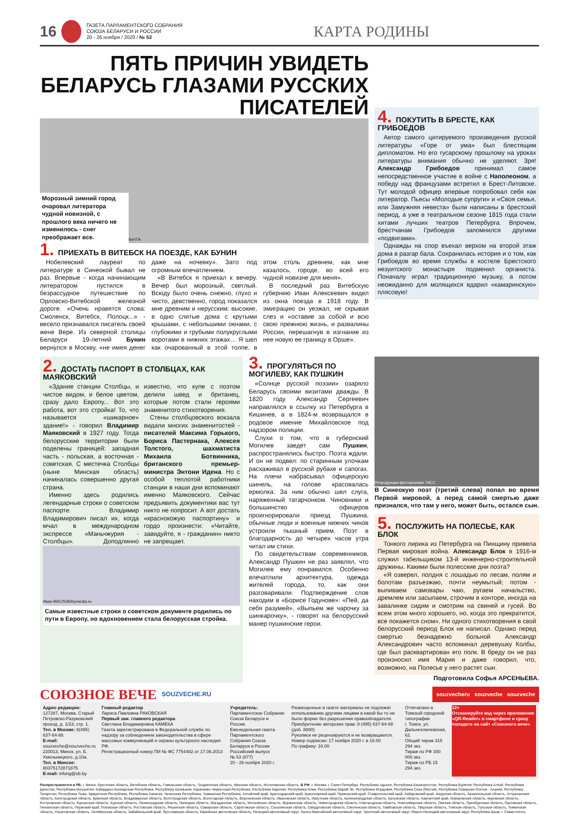16
ГАЗЕТА ПАРЛАМЕНТСКОГО СОБРАНИЯ
СОЮЗА БЕЛАРУСИ И РОССИИ
20 - 26 ноября / 2020 / № 53
КАРТА РОДИНЫ
ПЯТЬ ПРИЧИН УВИДЕТЬ БЕЛАРУСЬ ГЛАЗАМИ РУССКИХ ПИСАТЕЛЕЙ
Морозный зимний город очаровал литератора чудной новизной, с прошлого века ничего не изменилось - снег преображает все.
БелТА
1. ПРИЕХАТЬ В ВИТЕБСК НА ПОЕЗДЕ, КАК БУНИН
Нобелевский лауреат по литературе в Синеокой бывал не раз. Впервые - когда начинающим литератором пустился в безрассудное путешествие по Орловско-Витебской железной дороге. «Очень нравятся слова: Смоленск, Витебск, Полоцк...» - весело признавался писатель своей жене Вере. Из северной столицы Беларуси 19-летний Бунин вернулся в Москву, «не имея денег даже на ночевку». Зато под огромным впечатлением.
«В Витебск я приехал к вечеру. Вечер был морозный, светлый. Всюду было очень снежно, глухо и чисто, девственно, город показался мне древним и нерусским: высокие, в одно слитые дома с крутыми крышами, с небольшими окнами, с глубокими и грубыми полукруглыми воротами в нижних этажах… Я шел как очарованный в этой толпе, в этом столь древнем, как мне казалось, городе, во всей его чудной новизне для меня».
В последний раз Витебскую губернию Иван Алексеевич видел из окна поезда в 1918 году. В эмиграцию он уезжал, не скрывая слез и «оставив за собой и всю свою прежнюю жизнь, и развалины России, перешагнув в изгнание из нее новую ее границу в Орше».
4. ПОКУТИТЬ В БРЕСТЕ, КАК ГРИБОЕДОВ
Автор самого цитируемого произведения русской литературы «Горе от ума» был блестящим дипломатом. Но его гусарскому прошлому на уроках литературы внимания обычно не уделяют. Зря! Александр Грибоедов принимал самое непосредственное участие в войне с Наполеоном, а победу над французами встретил в Брест-Литовске. Тут молодой офицер впервые попробовал себя как литератор. Пьесы «Молодые супруги» и «Своя семья, или Замужняя невеста» были написаны в брестский период, а уже в театральном сезоне 1815 года стали хитами лучших театров Петербурга. Впрочем, брестчанам Грибоедов запомнился другими «подвигами».
Однажды на спор въехал верхом на второй этаж дома в разгар бала. Сохранилась история и о том, как Грибоедов во время службы в костеле Брестского иезуитского монастыря подменил органиста. Поначалу играл традиционную музыку, а потом неожиданно для молящихся вдарил «камаринскую» плясовую!
2. ДОСТАТЬ ПАСПОРТ В СТОЛБЦАХ, КАК МАЯКОВСКИЙ
«Здание станции Столбцы, и чистое видом, и белое цветом, сразу дало Европу... Вот это работа, вот это стройка! То, что называется «шикарное» здание!» - говорил Владимир Маяковский в 1927 году. Тогда белорусские территории были поделены границей: западная часть - польская, а восточная - советская. С местечка Столбцы (ныне Минская область) начиналась совершенно другая страна.
Именно здесь родились легендарные строки о советском паспорте. Владимир Владимирович писал их, когда мчал в международном экспрессе «Маньчжурия - Столбцы». Доподлинно известно, что купе с поэтом делили швед и британец, которые потом стали героями знаменитого стихотворения.
Стены столбцовского вокзала видали многих знаменитостей - писателей Максима Горького, Бориса Пастернака, Алексея Толстого, шахматиста Михаила Ботвинника, британского премьер-министра Энтони Идена. Но с особой теплотой работники станции в наши дни вспоминают именно Маяковского. Сейчас предъявить документики вас тут никто не попросит. А вот достать «краснокожую паспортину» и гордо произнести: «Читайте, завидуйте, я - гражданин» никто не запрещает.
Иван ВИСЛОВ/Kpmedia.ru
Самые известные строки о советском документе родились по пути в Европу, но вдохновением стала белорусская стройка.
3. ПРОГУЛЯТЬСЯ ПО МОГИЛЕВУ, КАК ПУШКИН
«Солнце русской поэзии» озаряло Беларусь своими визитами дважды. В 1820 году Александр Сергеевич направлялся в ссылку из Петербурга в Кишинев, а в 1824-м возвращался в родовое имение Михайловское под надзором полиции.
Слухи о том, что в губернский Могилев заедет сам Пушкин, распространялись быстро. Поэта ждали. И он не подвел: по старинным улочкам расхаживал в русской рубахе и сапогах. На плечи набрасывал офицерскую шинель, на голове красовалась ермолка. За ним обычно шел слуга, наряженный татарчонком. Чиновники и большинство офицеров проигнорировали приезд Пушкина, обычные люди и военные нижних чинов устроили пышный прием. Поэт в благодарность до четырех часов утра читал им стихи.
По свидетельствам современников, Александр Пушкин не раз заявлял, что Могилев ему понравился. Особенно впечатлили архитектура, одежда жителей города, то, как они разговаривали. Подтверждение слов находим в «Борисе Годунове»: «Пей, да себя разумей», «Выпьем же чарочку за шинкарочку», - говорят на белорусский манер пушкинские герои.
Репродукция фотохроники ТАСС
В Синеокую поэт (третий слева) попал во время Первой мировой, а перед самой смертью даже признался, что там у него, может быть, остался сын.
5. ПОСЛУЖИТЬ НА ПОЛЕСЬЕ, КАК БЛОК
Тонкого лирика из Петербурга на Пинщину привела Первая мировая война. Александр Блок в 1916-м служил табельщиком 13-й инженерно-строительной дружины. Какими были полесские дни поэта?
«Я озверел, полдня с лошадью по лесам, полям и болотам разъезжаю, почти неумытый; потом - выпиваем самовары чаю, ругаем начальство, дремлем или засыпаем, строчим в конторе, иногда на завалинке сидим и смотрим на свиней и гусей. Во всем этом много хорошего, но, когда это прекратится, все покажется сном». Ни одного стихотворения в свой белорусский период Блок не написал. Однако перед смертью безнадежно больной Александр Александрович часто вспоминал деревушку Колбы, где был расквартирован его полк. В бреду он не раз произносил имя Мария и даже говорил, что, возможно, на Полесье у него растет сын.
Подготовила Софья АРСЕНЬЕВА.
СОЮЗНОЕ ВЕЧЕ SOUZVECHE.RU
souzvecheru souzveche souzveche
Адрес редакции:
127287, Москва, Старый Петровско-Разумовский проезд, д. 1/23, стр. 1.
Тел. в Москве: 8(495) 637-64-88.
E-mail: souzveche@souzveche.ru
220013, Минск, ул. Б. Хмельницкого, д.10а.
Тел. в Минске: 80375172871875
E-mail: infong@sb.by
Главный редактор
Лариса Павловна РАКОВСКАЯ
Первый зам. главного редактора
Светлана Владимировна КАМЕКА
Газета зарегистрирована в Федеральной службе по надзору за соблюдением законодательства в сфере массовых коммуникаций и охраны культурного наследия РФ.
Регистрационный номер ПИ № ФС 7754482 от 17.06.2013
Учредитель:
Парламентское Собрание Союза Беларуси и России.
Еженедельная газета Парламентского Собрания Союза Беларуси и России
Российский выпуск
№ 53 (877)
20 - 26 ноября 2020 г.
Размещенные в газете материалы не подлежат использованию другими лицами в какой бы то ни было форме без разрешения правообладателя.
Приобретение авторских прав: 8 (495) 637-64-88 (доб. 8800)
Рукописи не рецензируются и не возвращаются.
Номер подписан: 17 ноября 2020 г. в 16.00
По графику: 16.00
Отпечатано в Томской городской типографии
г. Томск, ул. Дальнеключевская, 62.
Общий тираж 315 294 экз.
Тираж по РФ 300 000 экз.
Тираж по РБ 15 294 экз.
12+
Отсканируйте код через приложение «QR-Reader» в смартфоне и сразу попадете на сайт «Союзного вече»
Распространяется в РБ: г. Минск, Брестская область, Витебская область, Гомельская область, Гродненская область, Минская область, Могилевская область. В РФ: г. Москва, г. Санкт-Петербург, Республика Адыгея, Республика Башкортостан, Республика Бурятия, Республика Алтай, Республика Дагестан, Республика Ингушетия, Кабардино-Балкарская Республика, Республика Калмыкия, Карачаево-Черкесская Республика, Республика Карелия, Республика Коми, Республика Марий Эл, Республика Мордовия, Республика Саха (Якутия), Республика Северная Осетия - Алания, Республика Татарстан, Республика Тыва, Удмуртская Республика, Республика Хакасия, Чеченская Республика, Чувашская Республика, Алтайский край, Краснодарский край, Красноярский край, Приморский край, Ставропольский край, Хабаровский край, Амурская область, Архангельская область, Астраханская область, Белгородская область, Брянская область, Владимирская область, Волгоградская область, Вологодская область, Воронежская область, Ивановская область, Иркутская область, Калининградская область, Калужская область, Камчатский край, Кемеровская область, Кировская область, Костромская область, Курганская область, Курская область, Ленинградская область, Липецкая область, Магаданская область, Московская область, Мурманская область, Нижегородская область, Новгородская область, Новосибирская область, Омская область, Оренбургская область, Орловская область, Пензенская область, Пермский край, Псковская область, Ростовская область, Рязанская область, Самарская область, Саратовская область, Сахалинская область, Свердловская область, Смоленская область, Тамбовская область, Тверская область, Томская область, Тульская область, Тюменская область, Ульяновская область, Челябинская область, Забайкальский край, Ярославская область, Еврейская автономная область, Ненецкий автономный округ, Ханты-Мансийский автономный округ, Чукотский автономный округ, Ямало-Ненецкий автономный округ, Республика Крым, г. Севастополь.